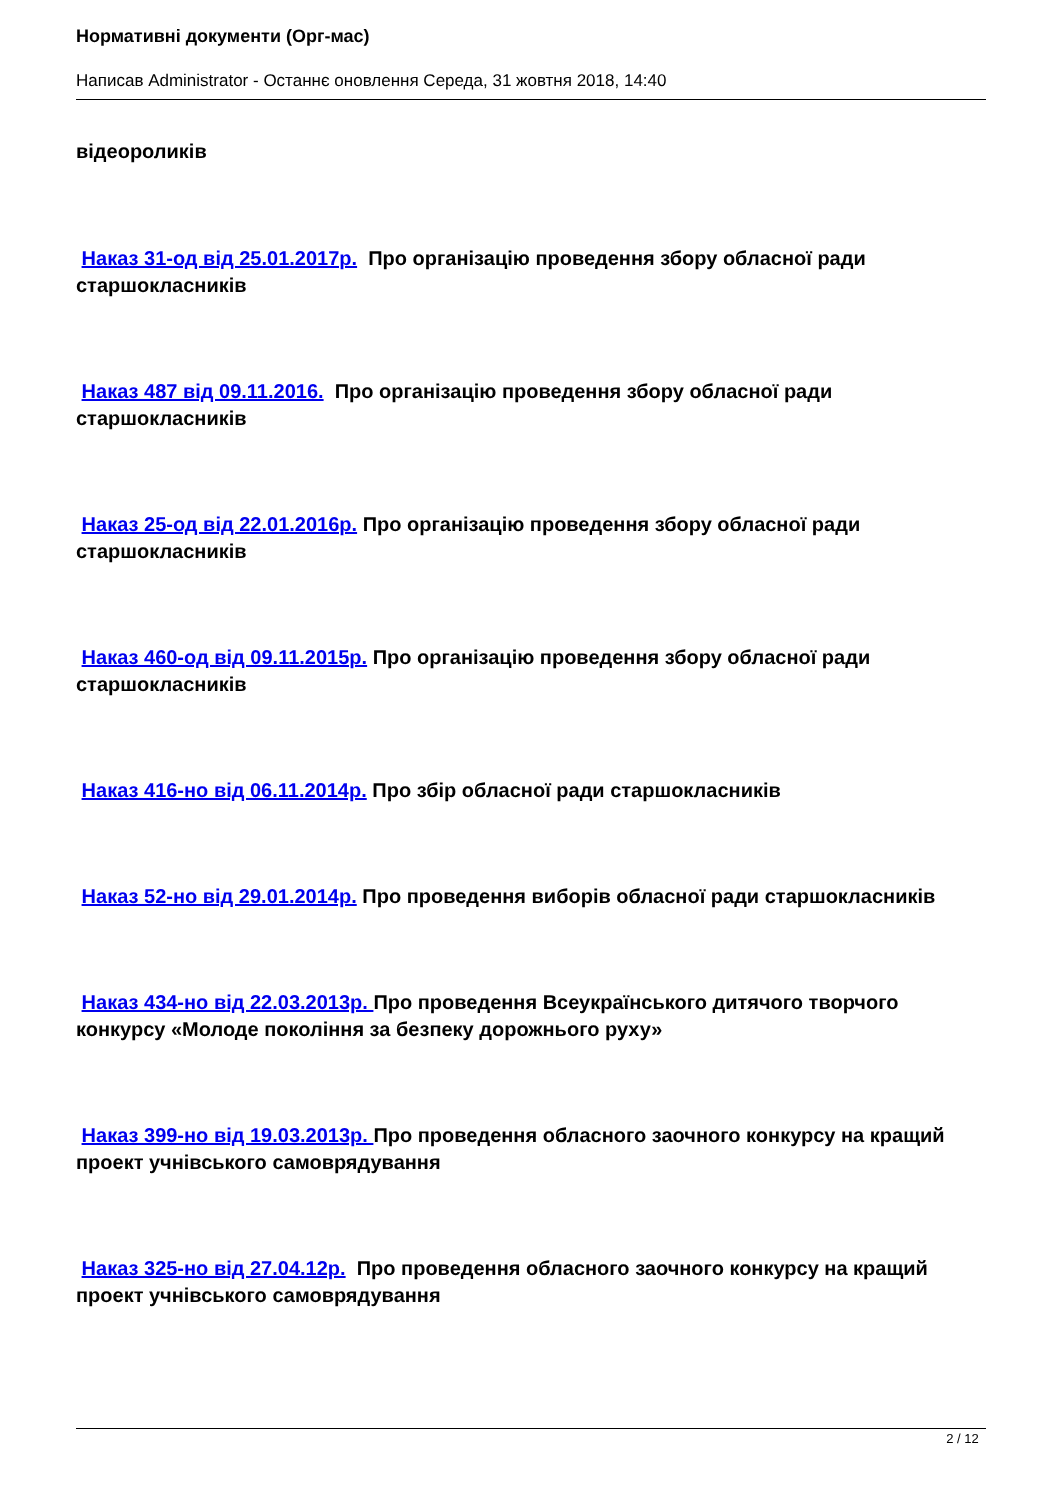Нормативні документи (Орг-мас)
Написав Administrator - Останнє оновлення Середа, 31 жовтня 2018, 14:40
відеороликів
Наказ 31-од від 25.01.2017р. Про організацію проведення збору обласної ради старшокласників
Наказ 487 від 09.11.2016. Про організацію проведення збору обласної ради старшокласників
Наказ 25-од від 22.01.2016р. Про організацію проведення збору обласної ради старшокласників
Наказ 460-од від 09.11.2015р. Про організацію проведення збору обласної ради старшокласників
Наказ 416-но від 06.11.2014р. Про збір обласної ради старшокласників
Наказ 52-но від 29.01.2014р. Про проведення виборів обласної ради старшокласників
Наказ 434-но від 22.03.2013р. Про проведення Всеукраїнського дитячого творчого конкурсу «Молоде покоління за безпеку дорожнього руху»
Наказ 399-но від 19.03.2013р. Про проведення обласного заочного конкурсу на кращий проект учнівського самоврядування
Наказ 325-но від 27.04.12р. Про проведення обласного заочного конкурсу на кращий проект учнівського самоврядування
2 / 12